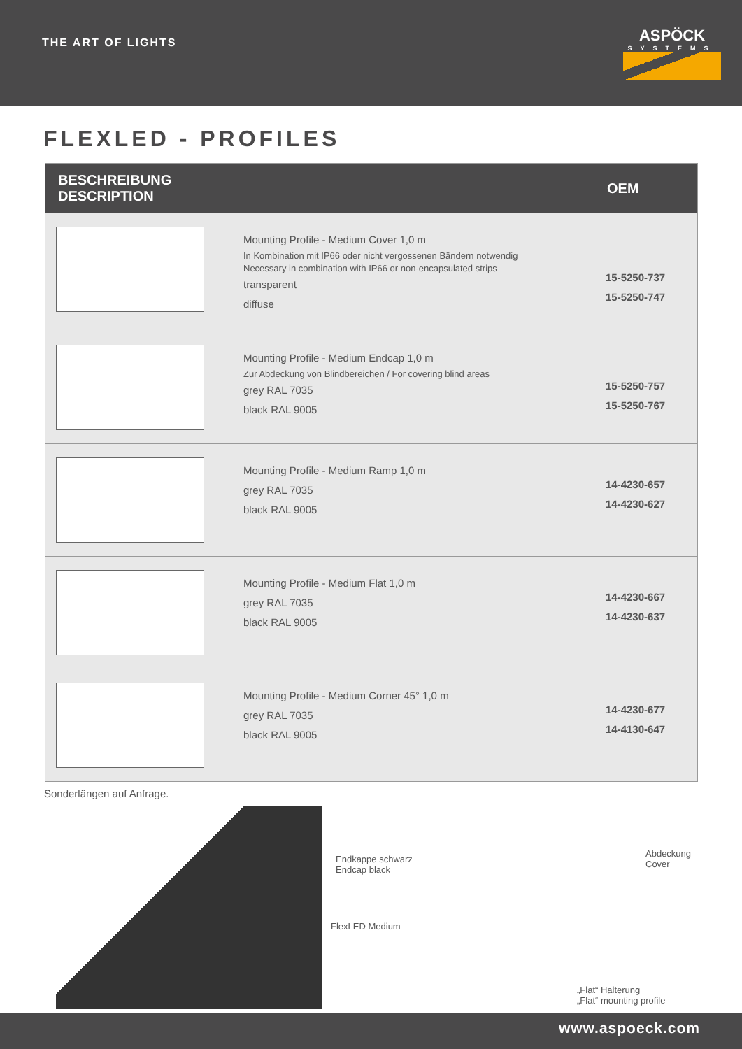THE ART OF LIGHTS
ASPÖCK
SYSTEMS
FLEXLED - PROFILES
| BESCHREIBUNG DESCRIPTION | | OEM |
| --- | --- | --- |
| | Mounting Profile - Medium Cover 1,0 m In Kombination mit IP66 oder nicht vergossenen Bändern notwendig Necessary in combination with IP66 or non-encapsulated strips transparent diffuse | 15-5250-737 15-5250-747 |
| | Mounting Profile - Medium Endcap 1,0 m Zur Abdeckung von Blindbereichen / For covering blind areas grey RAL 7035 black RAL 9005 | 15-5250-757 15-5250-767 |
| | Mounting Profile - Medium Ramp 1,0 m grey RAL 7035 black RAL 9005 | 14-4230-657 14-4230-627 |
| | Mounting Profile - Medium Flat 1,0 m grey RAL 7035 black RAL 9005 | 14-4230-667 14-4230-637 |
| | Mounting Profile - Medium Corner 45° 1,0 m grey RAL 7035 black RAL 9005 | 14-4230-677 14-4130-647 |
Sonderlängen auf Anfrage.
Endkappe schwarz
Endcap black
Abdeckung
Cover
FlexLED Medium
„Flat“ Halterung
„Flat“ mounting profile
www.aspoeck.com